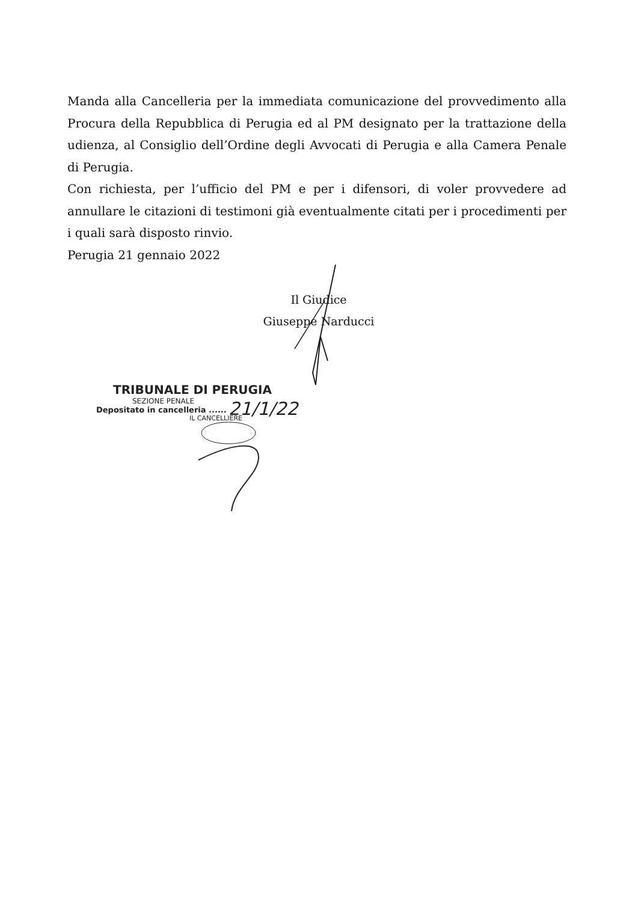Manda alla Cancelleria per la immediata comunicazione del provvedimento alla Procura della Repubblica di Perugia ed al PM designato per la trattazione della udienza, al Consiglio dell’Ordine degli Avvocati di Perugia e alla Camera Penale di Perugia.
Con richiesta, per l’ufficio del PM e per i difensori, di voler provvedere ad annullare le citazioni di testimoni già eventualmente citati per i procedimenti per i quali sarà disposto rinvio.
Perugia 21 gennaio 2022
Il Giudice
Giuseppe Narducci
TRIBUNALE DI PERUGIA
SEZIONE PENALE
Depositato in cancelleria ......
IL CANCELLIERE
21/1/22